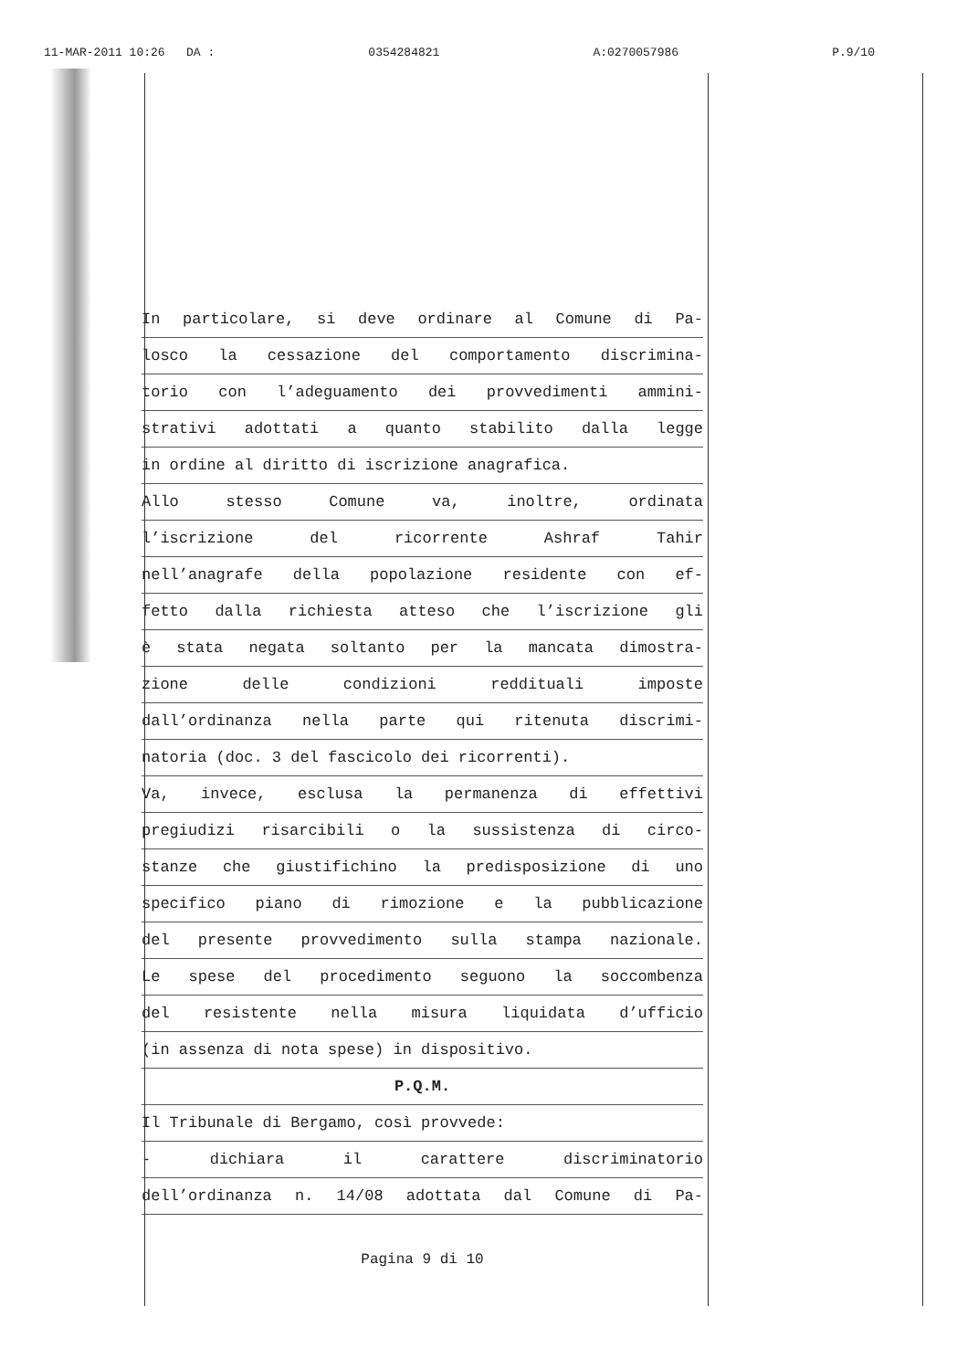11-MAR-2011 10:26 DA : 0354284821 A:0270057986 P.9/10
In particolare, si deve ordinare al Comune di Pa-
losco la cessazione del comportamento discrimina-
torio con l’adeguamento dei provvedimenti ammini-
strativi adottati a quanto stabilito dalla legge
in ordine al diritto di iscrizione anagrafica.
Allo stesso Comune va, inoltre, ordinata
l’iscrizione del ricorrente Ashraf Tahir
nell’anagrafe della popolazione residente con ef-
fetto dalla richiesta atteso che l’iscrizione gli
è stata negata soltanto per la mancata dimostra-
zione delle condizioni reddituali imposte
dall’ordinanza nella parte qui ritenuta discrimi-
natoria (doc. 3 del fascicolo dei ricorrenti).
Va, invece, esclusa la permanenza di effettivi
pregiudizi risarcibili o la sussistenza di circo-
stanze che giustifichino la predisposizione di uno
specifico piano di rimozione e la pubblicazione
del presente provvedimento sulla stampa nazionale.
Le spese del procedimento seguono la soccombenza
del resistente nella misura liquidata d’ufficio
(in assenza di nota spese) in dispositivo.
P.Q.M.
Il Tribunale di Bergamo, così provvede:
- dichiara il carattere discriminatorio
dell’ordinanza n. 14/08 adottata dal Comune di Pa-
Pagina 9 di 10